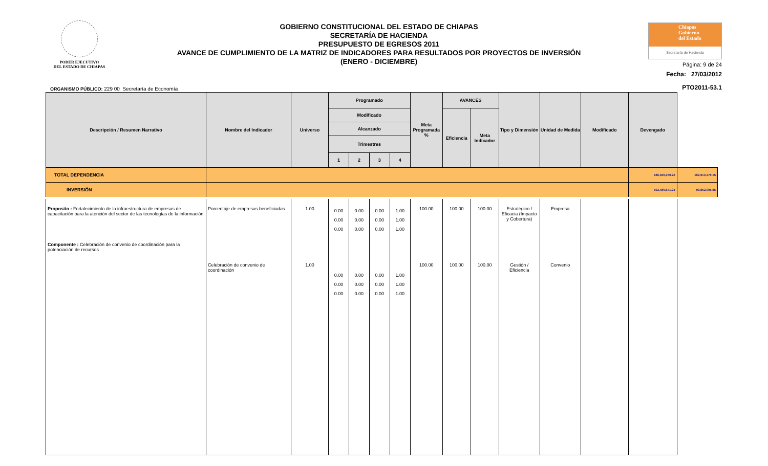PODER EJECUTIVO
DEL ESTADO DE CHIAPAS
GOBIERNO CONSTITUCIONAL DEL ESTADO DE CHIAPAS
SECRETARÍA DE HACIENDA
PRESUPUESTO DE EGRESOS 2011
AVANCE DE CUMPLIMIENTO DE LA MATRIZ DE INDICADORES PARA RESULTADOS POR PROYECTOS DE INVERSIÓN
(ENERO - DICIEMBRE)
Chiapas
Gobierno
del Estado
Secretaría de Hacienda
Página: 9 de 24
Fecha: 27/03/2012
PTO2011-53.1
ORGANISMO PÚBLICO: 229 00 Secretaría de Economía
| Descripción / Resumen Narrativo | Nombre del Indicador | Universo | Programado | | | | Meta Programada % | AVANCES | | Tipo y Dimensión | Unidad de Medida | Modificado | Devengado | |
| --- | --- | --- | --- | --- | --- | --- | --- | --- | --- | --- | --- | --- | --- | --- |
| | | | Modificado | | | | | Eficiencia | Meta Indicador | | | | | |
| | | | Alcanzado | | | | | | | | | | | |
| | | | Trimestres | | | | | | | | | | | |
| | | | 1 | 2 | 3 | 4 | | | | | | | | |
| TOTAL DEPENDENCIA | | | | | | | | | | | | | 186,940,350.22 | 182,913,478.15 |
| INVERSIÓN | | | | | | | | | | | | | 102,480,641.24 | 99,852,005.85 |
| Proposito : Fortalecimiento de la infraestructura de empresas de capacitación para la atención del sector de las tecnologías de la información Componente : Celebración de convenio de coordinación para la potenciación de recursos | Porcentaje de empresas beneficiadas Celebración de convenio de coordinación | 1.00 1.00 | 0.00 0.00 0.00 0.00 0.00 0.00 | 0.00 0.00 0.00 0.00 0.00 0.00 | 0.00 0.00 0.00 0.00 0.00 0.00 | 1.00 1.00 1.00 1.00 1.00 1.00 | 100.00 100.00 | 100.00 100.00 | 100.00 100.00 | Estratégico / Eficacia (Impacto y Cobertura) Gestión / Eficiencia | Empresa Convenio | | | |